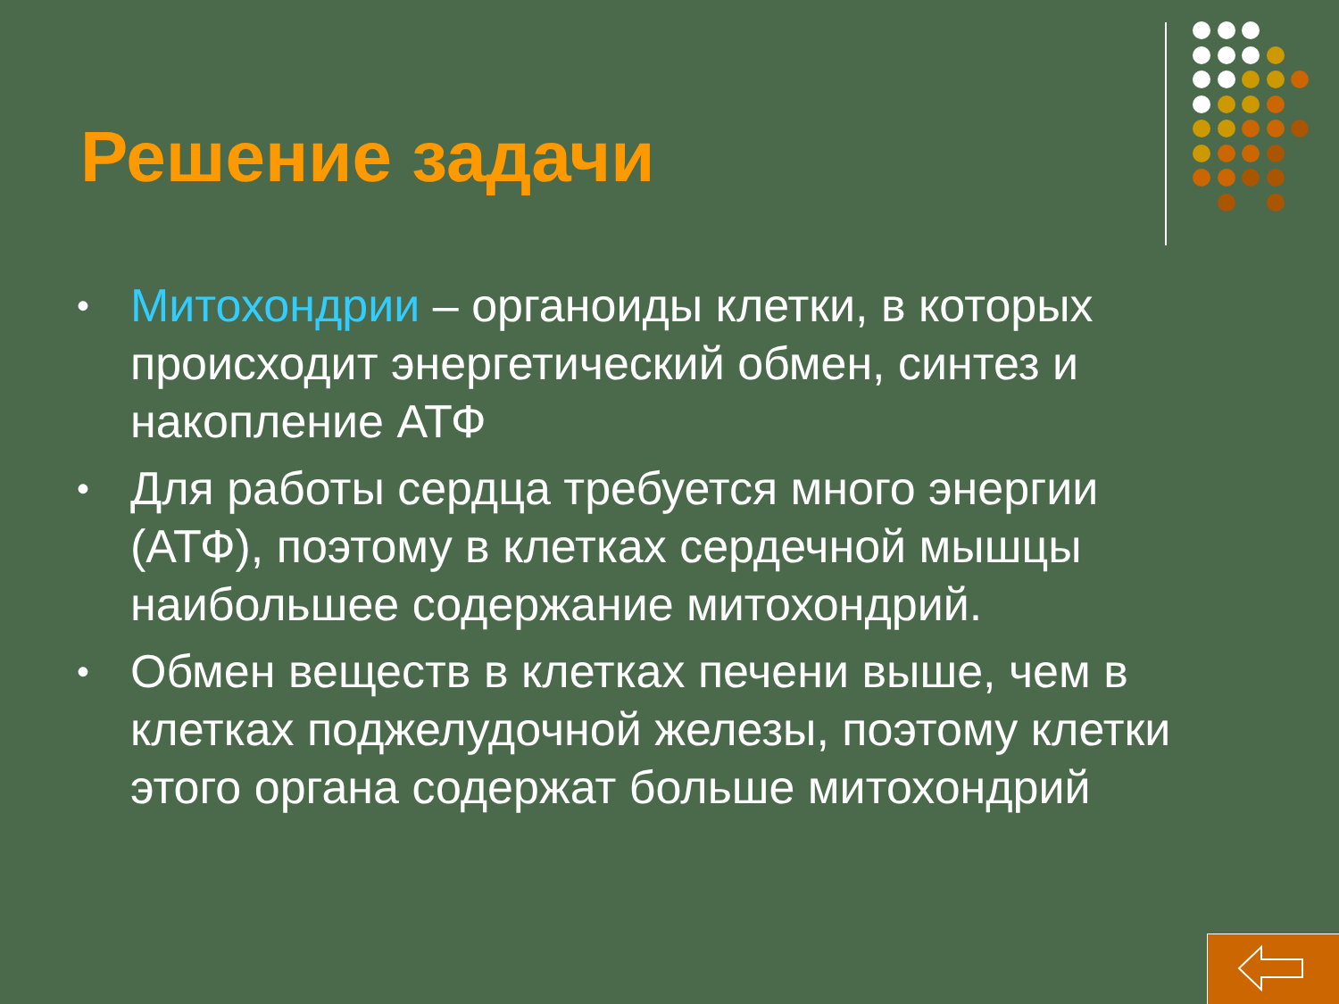Решение задачи
• Митохондрии – органоиды клетки, в которых происходит энергетический обмен, синтез и накопление АТФ
• Для работы сердца требуется много энергии (АТФ), поэтому в клетках сердечной мышцы наибольшее содержание митохондрий.
• Обмен веществ в клетках печени выше, чем в клетках поджелудочной железы, поэтому клетки этого органа содержат больше митохондрий